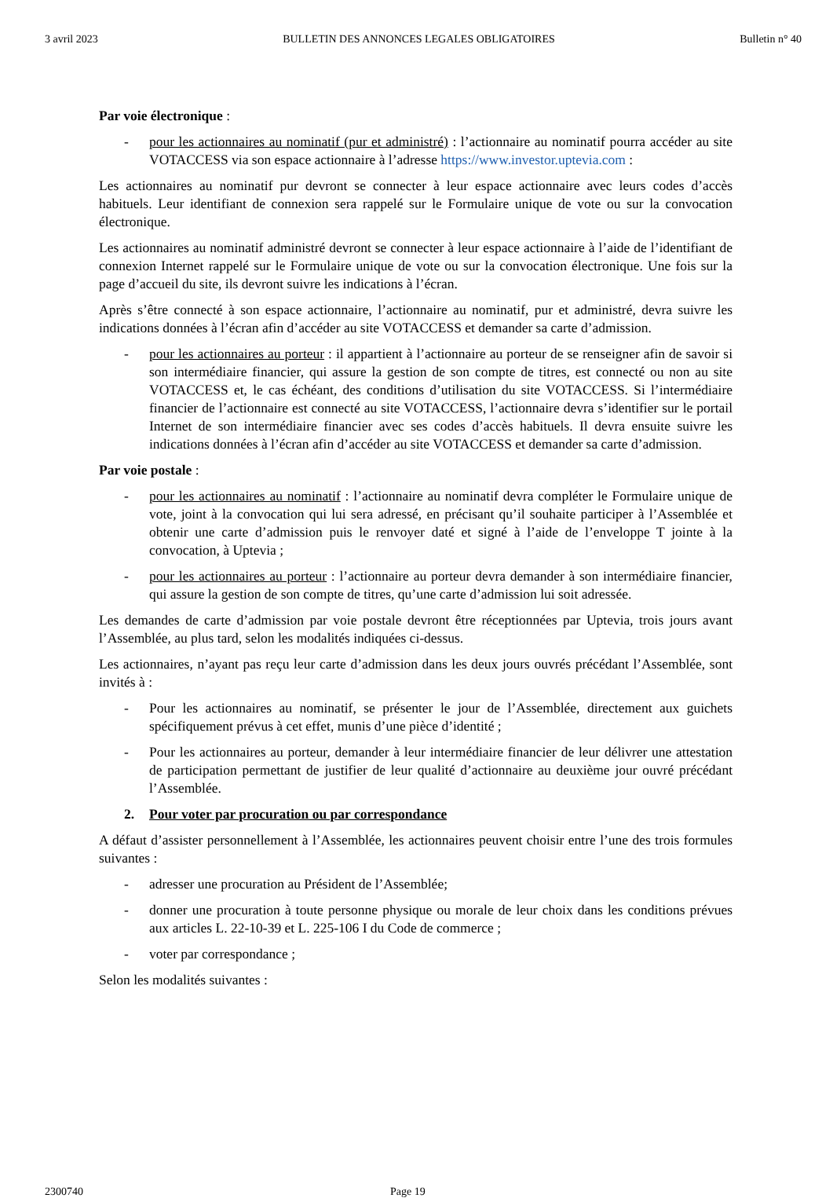3 avril 2023 BULLETIN DES ANNONCES LEGALES OBLIGATOIRES Bulletin n° 40
Par voie électronique :
- pour les actionnaires au nominatif (pur et administré) : l’actionnaire au nominatif pourra accéder au site VOTACCESS via son espace actionnaire à l’adresse https://www.investor.uptevia.com :
Les actionnaires au nominatif pur devront se connecter à leur espace actionnaire avec leurs codes d’accès habituels. Leur identifiant de connexion sera rappelé sur le Formulaire unique de vote ou sur la convocation électronique.
Les actionnaires au nominatif administré devront se connecter à leur espace actionnaire à l’aide de l’identifiant de connexion Internet rappelé sur le Formulaire unique de vote ou sur la convocation électronique. Une fois sur la page d’accueil du site, ils devront suivre les indications à l’écran.
Après s’être connecté à son espace actionnaire, l’actionnaire au nominatif, pur et administré, devra suivre les indications données à l’écran afin d’accéder au site VOTACCESS et demander sa carte d’admission.
- pour les actionnaires au porteur : il appartient à l’actionnaire au porteur de se renseigner afin de savoir si son intermédiaire financier, qui assure la gestion de son compte de titres, est connecté ou non au site VOTACCESS et, le cas échéant, des conditions d’utilisation du site VOTACCESS. Si l’intermédiaire financier de l’actionnaire est connecté au site VOTACCESS, l’actionnaire devra s’identifier sur le portail Internet de son intermédiaire financier avec ses codes d’accès habituels. Il devra ensuite suivre les indications données à l’écran afin d’accéder au site VOTACCESS et demander sa carte d’admission.
Par voie postale :
- pour les actionnaires au nominatif : l’actionnaire au nominatif devra compléter le Formulaire unique de vote, joint à la convocation qui lui sera adressé, en précisant qu’il souhaite participer à l’Assemblée et obtenir une carte d’admission puis le renvoyer daté et signé à l’aide de l’enveloppe T jointe à la convocation, à Uptevia ;
- pour les actionnaires au porteur : l’actionnaire au porteur devra demander à son intermédiaire financier, qui assure la gestion de son compte de titres, qu’une carte d’admission lui soit adressée.
Les demandes de carte d’admission par voie postale devront être réceptionnées par Uptevia, trois jours avant l’Assemblée, au plus tard, selon les modalités indiquées ci-dessus.
Les actionnaires, n’ayant pas reçu leur carte d’admission dans les deux jours ouvrés précédant l’Assemblée, sont invités à :
- Pour les actionnaires au nominatif, se présenter le jour de l’Assemblée, directement aux guichets spécifiquement prévus à cet effet, munis d’une pièce d’identité ;
- Pour les actionnaires au porteur, demander à leur intermédiaire financier de leur délivrer une attestation de participation permettant de justifier de leur qualité d’actionnaire au deuxième jour ouvré précédant l’Assemblée.
2. Pour voter par procuration ou par correspondance
A défaut d’assister personnellement à l’Assemblée, les actionnaires peuvent choisir entre l’une des trois formules suivantes :
- adresser une procuration au Président de l’Assemblée;
- donner une procuration à toute personne physique ou morale de leur choix dans les conditions prévues aux articles L. 22-10-39 et L. 225-106 I du Code de commerce ;
- voter par correspondance ;
Selon les modalités suivantes :
2300740 Page 19